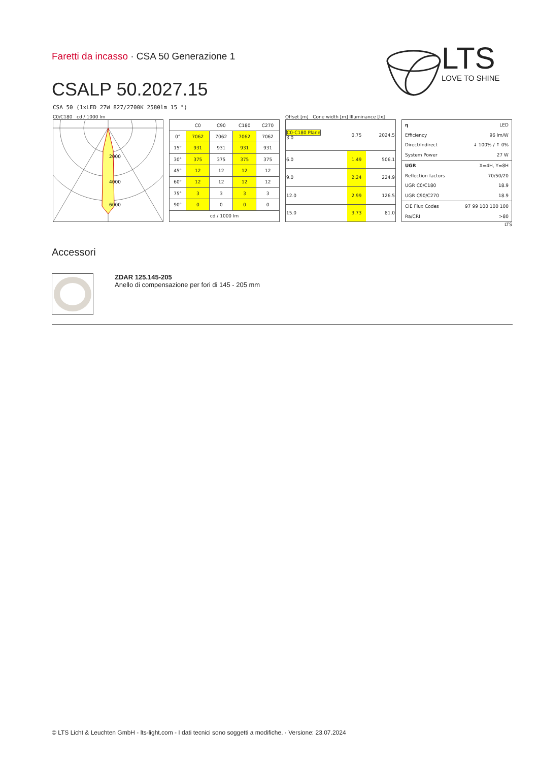Faretti da incasso · CSA 50 Generazione 1
CSALP 50.2027.15
LTS
LOVE TO SHINE
CSA 50 (1xLED 27W 827/2700K 2580lm 15 °)
C0/C180 cd / 1000 lm
2000
4000
6000
| | C0 | C90 | C180 | C270 |
| --- | --- | --- | --- | --- |
| 0° | 7062 | 7062 | 7062 | 7062 |
| 15° | 931 | 931 | 931 | 931 |
| 30° | 375 | 375 | 375 | 375 |
| 45° | 12 | 12 | 12 | 12 |
| 60° | 12 | 12 | 12 | 12 |
| 75° | 3 | 3 | 3 | 3 |
| 90° | 0 | 0 | 0 | 0 |
| cd / 1000 lm | | | | |
Offset [m] Cone width [m] Illuminance [lx]
| C0-C180 Plane 3.0 | 0.75 | 2024.5 |
| 6.0 | 1.49 | 506.1 |
| 9.0 | 2.24 | 224.9 |
| 12.0 | 2.99 | 126.5 |
| 15.0 | 3.73 | 81.0 |
| η | LED |
| Efficiency | 96 lm/W |
| Direct/Indirect | ↓ 100% / ↑ 0% |
| System Power | 27 W |
| UGR | X=4H, Y=8H |
| Reflection factors | 70/50/20 |
| UGR C0/C180 | 18.9 |
| UGR C90/C270 | 18.9 |
| CIE Flux Codes | 97 99 100 100 100 |
| Ra/CRI | >80 |
LTS
Accessori
ZDAR 125.145-205
Anello di compensazione per fori di 145 - 205 mm
© LTS Licht & Leuchten GmbH - lts-light.com - I dati tecnici sono soggetti a modifiche. · Versione: 23.07.2024